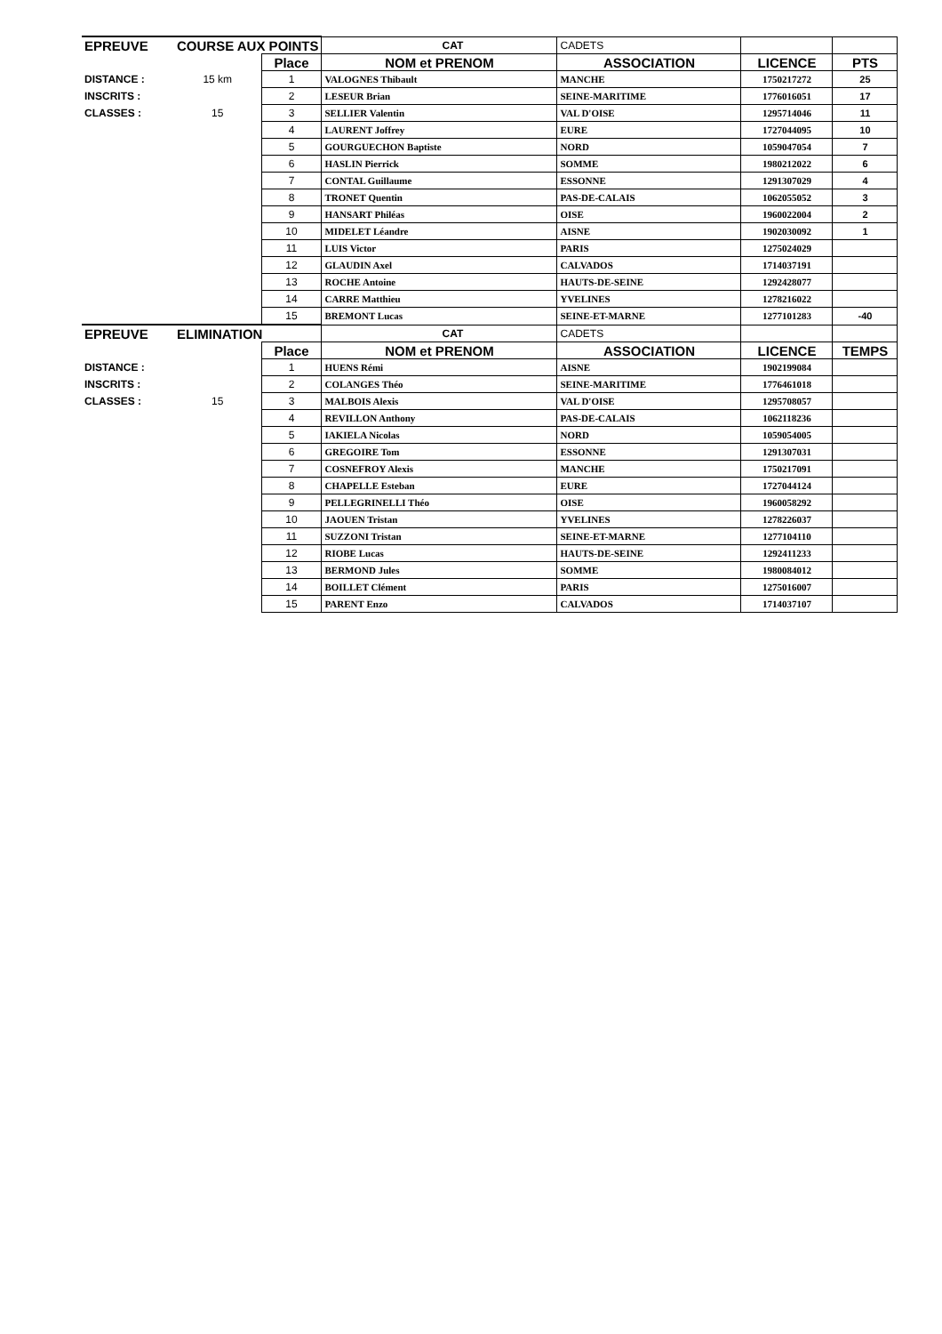| EPREUVE | COURSE AUX POINTS | | CAT | CADETS | | |
| | | Place | NOM et PRENOM | ASSOCIATION | LICENCE | PTS |
| DISTANCE : | 15 km | 1 | VALOGNES Thibault | MANCHE | 1750217272 | 25 |
| INSCRITS : | | 2 | LESEUR Brian | SEINE-MARITIME | 1776016051 | 17 |
| CLASSES : | 15 | 3 | SELLIER Valentin | VAL D'OISE | 1295714046 | 11 |
| | | 4 | LAURENT Joffrey | EURE | 1727044095 | 10 |
| | | 5 | GOURGUECHON Baptiste | NORD | 1059047054 | 7 |
| | | 6 | HASLIN Pierrick | SOMME | 1980212022 | 6 |
| | | 7 | CONTAL Guillaume | ESSONNE | 1291307029 | 4 |
| | | 8 | TRONET Quentin | PAS-DE-CALAIS | 1062055052 | 3 |
| | | 9 | HANSART Philéas | OISE | 1960022004 | 2 |
| | | 10 | MIDELET Léandre | AISNE | 1902030092 | 1 |
| | | 11 | LUIS Victor | PARIS | 1275024029 | |
| | | 12 | GLAUDIN Axel | CALVADOS | 1714037191 | |
| | | 13 | ROCHE Antoine | HAUTS-DE-SEINE | 1292428077 | |
| | | 14 | CARRE Matthieu | YVELINES | 1278216022 | |
| | | 15 | BREMONT Lucas | SEINE-ET-MARNE | 1277101283 | -40 |
| EPREUVE | ELIMINATION | | CAT | CADETS | | |
| | | Place | NOM et PRENOM | ASSOCIATION | LICENCE | TEMPS |
| DISTANCE : | | 1 | HUENS Rémi | AISNE | 1902199084 | |
| INSCRITS : | | 2 | COLANGES Théo | SEINE-MARITIME | 1776461018 | |
| CLASSES : | 15 | 3 | MALBOIS Alexis | VAL D'OISE | 1295708057 | |
| | | 4 | REVILLON Anthony | PAS-DE-CALAIS | 1062118236 | |
| | | 5 | IAKIELA Nicolas | NORD | 1059054005 | |
| | | 6 | GREGOIRE Tom | ESSONNE | 1291307031 | |
| | | 7 | COSNEFROY Alexis | MANCHE | 1750217091 | |
| | | 8 | CHAPELLE Esteban | EURE | 1727044124 | |
| | | 9 | PELLEGRINELLI Théo | OISE | 1960058292 | |
| | | 10 | JAOUEN Tristan | YVELINES | 1278226037 | |
| | | 11 | SUZZONI Tristan | SEINE-ET-MARNE | 1277104110 | |
| | | 12 | RIOBE Lucas | HAUTS-DE-SEINE | 1292411233 | |
| | | 13 | BERMOND Jules | SOMME | 1980084012 | |
| | | 14 | BOILLET Clément | PARIS | 1275016007 | |
| | | 15 | PARENT Enzo | CALVADOS | 1714037107 | |